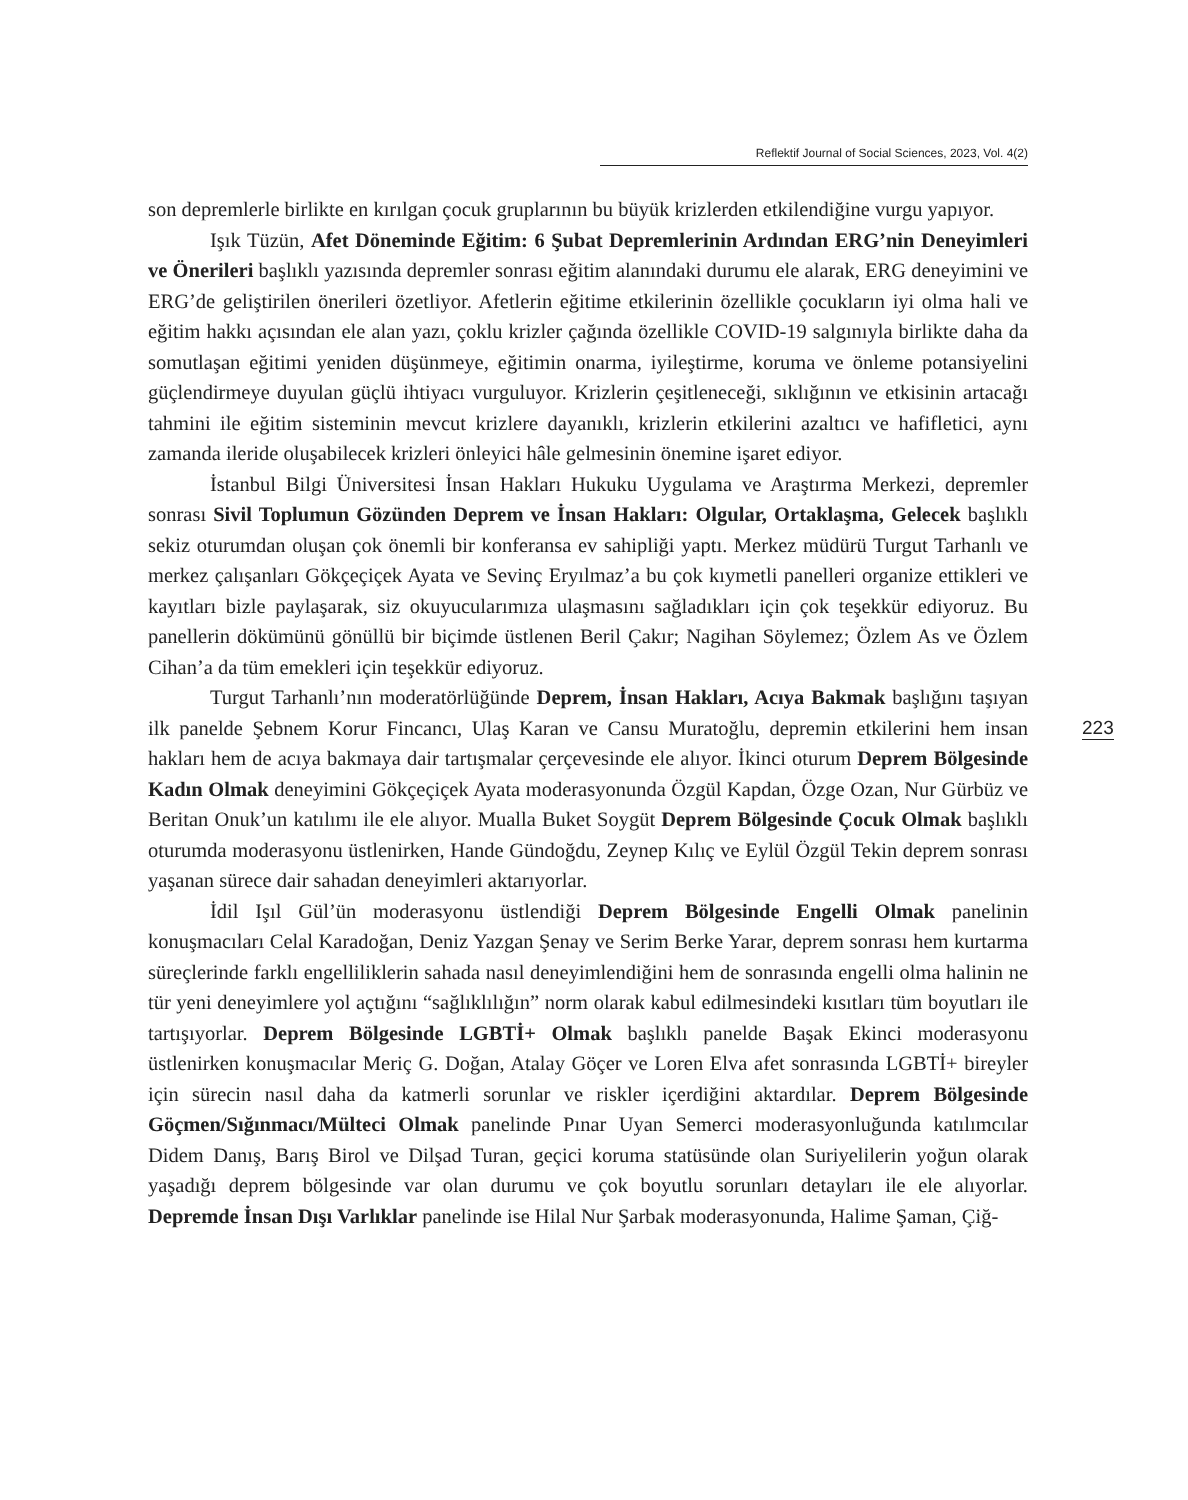Reflektif Journal of Social Sciences, 2023, Vol. 4(2)
son depremlerle birlikte en kırılgan çocuk gruplarının bu büyük krizlerden etkilendiğine vurgu yapıyor.
Işık Tüzün, Afet Döneminde Eğitim: 6 Şubat Depremlerinin Ardından ERG’nin Deneyimleri ve Önerileri başlıklı yazısında depremler sonrası eğitim alanındaki durumu ele alarak, ERG deneyimini ve ERG’de geliştirilen önerileri özetliyor. Afetlerin eğitime etkilerinin özellikle çocukların iyi olma hali ve eğitim hakkı açısından ele alan yazı, çoklu krizler çağında özellikle COVID-19 salgınıyla birlikte daha da somutlaşan eğitimi yeniden düşünmeye, eğitimin onarma, iyileştirme, koruma ve önleme potansiyelini güçlendirmeye duyulan güçlü ihtiyacı vurguluyor. Krizlerin çeşitleneceği, sıklığının ve etkisinin artacağı tahmini ile eğitim sisteminin mevcut krizlere dayanıklı, krizlerin etkilerini azaltıcı ve hafifletici, aynı zamanda ileride oluşabilecek krizleri önleyici hâle gelmesinin önemine işaret ediyor.
İstanbul Bilgi Üniversitesi İnsan Hakları Hukuku Uygulama ve Araştırma Merkezi, depremler sonrası Sivil Toplumun Gözünden Deprem ve İnsan Hakları: Olgular, Ortaklaşma, Gelecek başlıklı sekiz oturumdan oluşan çok önemli bir konferansa ev sahipliği yaptı. Merkez müdürü Turgut Tarhanlı ve merkez çalışanları Gökçeçiçek Ayata ve Sevinç Eryılmaz’a bu çok kıymetli panelleri organize ettikleri ve kayıtları bizle paylaşarak, siz okuyucularımıza ulaşmasını sağladıkları için çok teşekkür ediyoruz. Bu panellerin dökümünü gönüllü bir biçimde üstlenen Beril Çakır; Nagihan Söylemez; Özlem As ve Özlem Cihan’a da tüm emekleri için teşekkür ediyoruz.
Turgut Tarhanlı’nın moderatörlüğünde Deprem, İnsan Hakları, Acıya Bakmak başlığını taşıyan ilk panelde Şebnem Korur Fincancı, Ulaş Karan ve Cansu Muratoğlu, depremin etkilerini hem insan hakları hem de acıya bakmaya dair tartışmalar çerçevesinde ele alıyor. İkinci oturum Deprem Bölgesinde Kadın Olmak deneyimini Gökçeçiçek Ayata moderasyonunda Özgül Kapdan, Özge Ozan, Nur Gürbüz ve Beritan Onuk’un katılımı ile ele alıyor. Mualla Buket Soygüt Deprem Bölgesinde Çocuk Olmak başlıklı oturumda moderasyonu üstlenirken, Hande Gündoğdu, Zeynep Kılıç ve Eylül Özgül Tekin deprem sonrası yaşanan sürece dair sahadan deneyimleri aktarıyorlar.
İdil Işıl Gül’ün moderasyonu üstlendiği Deprem Bölgesinde Engelli Olmak panelinin konuşmacıları Celal Karadoğan, Deniz Yazgan Şenay ve Serim Berke Yarar, deprem sonrası hem kurtarma süreçlerinde farklı engelliliklerin sahada nasıl deneyimlendiğini hem de sonrasında engelli olma halinin ne tür yeni deneyimlere yol açtığını “sağlıklılığın” norm olarak kabul edilmesindeki kısıtları tüm boyutları ile tartışıyorlar. Deprem Bölgesinde LGBTİ+ Olmak başlıklı panelde Başak Ekinci moderasyonu üstlenirken konuşmacılar Meriç G. Doğan, Atalay Göçer ve Loren Elva afet sonrasında LGBTİ+ bireyler için sürecin nasıl daha da katmerli sorunlar ve riskler içerdiğini aktardılar. Deprem Bölgesinde Göçmen/Sığınmacı/Mülteci Olmak panelinde Pınar Uyan Semerci moderasyonluğunda katılımcılar Didem Danış, Barış Birol ve Dilşad Turan, geçici koruma statüsünde olan Suriyelilerin yoğun olarak yaşadığı deprem bölgesinde var olan durumu ve çok boyutlu sorunları detayları ile ele alıyorlar. Depremde İnsan Dışı Varlıklar panelinde ise Hilal Nur Şarbak moderasyonunda, Halime Şaman, Çiğ-
223